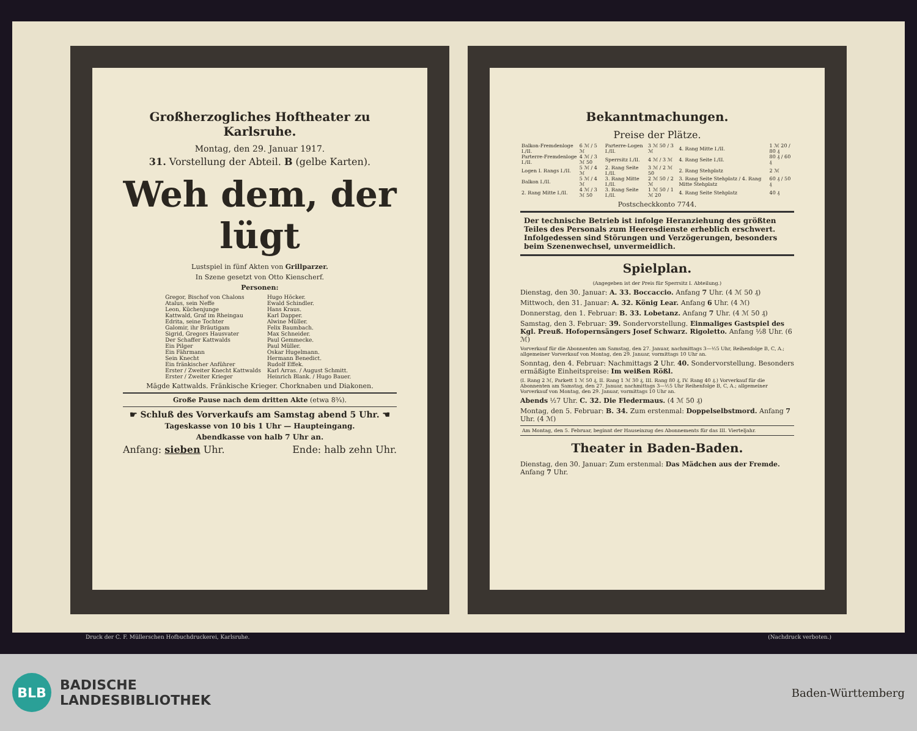Großherzogliches Hoftheater zu Karlsruhe.
Montag, den 29. Januar 1917.
31. Vorstellung der Abteil. B (gelbe Karten).
Weh dem, der lügt
Lustspiel in fünf Akten von Grillparzer.
In Szene gesetzt von Otto Kienscherf.
Personen:
| Gregor, Bischof von Chalons | Hugo Höcker. |
| Atalus, sein Neffe | Ewald Schindler. |
| Leon, Küchenjunge | Hans Kraus. |
| Kattwald, Graf im Rheingau | Karl Dapper. |
| Edrita, seine Tochter | Alwine Müller. |
| Galomir, ihr Bräutigam | Felix Baumbach. |
| Sigrid, Gregors Hausvater | Max Schneider. |
| Der Schaffer Kattwalds | Paul Gemmecke. |
| Ein Pilger | Paul Müller. |
| Ein Fährmann | Oskar Hugelmann. |
| Sein Knecht | Hermann Benedict. |
| Ein fränkischer Anführer | Rudolf Effek. |
| Erster / Zweiter Knecht Kattwalds | Karl Arras. / August Schmitt. |
| Erster / Zweiter Krieger | Heinrich Blank. / Hugo Bauer. |
Mägde Kattwalds. Fränkische Krieger. Chorknaben und Diakonen.
Große Pause nach dem dritten Akte (etwa 8¾).
☛ Schluß des Vorverkaufs am Samstag abend 5 Uhr. ☚
Tageskasse von 10 bis 1 Uhr — Haupteingang.
Abendkasse von halb 7 Uhr an.
Anfang: sieben Uhr. Ende: halb zehn Uhr.
Bekanntmachungen.
Preise der Plätze.
| Balkon-Fremdenloge I./II. | 6 ℳ / 5 ℳ | Parterre-Logen I./II. | 3 ℳ 50 / 3 ℳ | 4. Rang Mitte I./II. | 1 ℳ 20 / 80 ₰ |
| Parterre-Fremdenloge I./II. | 4 ℳ / 3 ℳ 50 | Sperrsitz I./II. | 4 ℳ / 3 ℳ | 4. Rang Seite I./II. | 80 ₰ / 60 ₰ |
| Logen I. Rangs I./II. | 5 ℳ / 4 ℳ | 2. Rang Seite I./II. | 3 ℳ / 2 ℳ 50 | 2. Rang Stehplatz | 2 ℳ |
| Balkon I./II. | 5 ℳ / 4 ℳ | 3. Rang Mitte I./II. | 2 ℳ 50 / 2 ℳ | 3. Rang Seite Stehplatz / 4. Rang Mitte Stehplatz | 60 ₰ / 50 ₰ |
| 2. Rang Mitte I./II. | 4 ℳ / 3 ℳ 50 | 3. Rang Seite I./II. | 1 ℳ 50 / 1 ℳ 20 | 4. Rang Seite Stehplatz | 40 ₰ |
Postscheckkonto 7744.
Der technische Betrieb ist infolge Heranziehung des größten Teiles des Personals zum Heeresdienste erheblich erschwert. Infolgedessen sind Störungen und Verzögerungen, besonders beim Szenenwechsel, unvermeidlich.
Spielplan.
(Angegeben ist der Preis für Sperrsitz I. Abteilung.)
Dienstag, den 30. Januar: A. 33. Boccaccio. Anfang 7 Uhr. (4 ℳ 50 ₰)
Mittwoch, den 31. Januar: A. 32. König Lear. Anfang 6 Uhr. (4 ℳ)
Donnerstag, den 1. Februar: B. 33. Lobetanz. Anfang 7 Uhr. (4 ℳ 50 ₰)
Samstag, den 3. Februar: 39. Sondervorstellung. Einmaliges Gastspiel des Kgl. Preuß. Hofopernsängers Josef Schwarz. Rigoletto. Anfang ½8 Uhr. (6 ℳ)
Vorverkauf für die Abonnenten am Samstag, den 27. Januar, nachmittags 3—½5 Uhr, Reihenfolge B, C, A.; allgemeiner Vorverkauf von Montag, den 29. Januar, vormittags 10 Uhr an.
Sonntag, den 4. Februar: Nachmittags 2 Uhr. 40. Sondervorstellung. Besonders ermäßigte Einheitspreise: Im weißen Rößl.
(I. Rang 2 ℳ, Parkett 1 ℳ 50 ₰, II. Rang 1 ℳ 30 ₰, III. Rang 80 ₰, IV. Rang 40 ₰.) Vorverkauf für die Abonnenten am Samstag, den 27. Januar, nachmittags 3—½5 Uhr Reihenfolge B, C, A.; allgemeiner Vorverkauf von Montag, den 29. Januar, vormittags 10 Uhr an.
Abends ½7 Uhr. C. 32. Die Fledermaus. (4 ℳ 50 ₰)
Montag, den 5. Februar: B. 34. Zum erstenmal: Doppelselbstmord. Anfang 7 Uhr. (4 ℳ)
Am Montag, den 5. Februar, beginnt der Hauseinzug des Abonnements für das III. Vierteljahr.
Theater in Baden-Baden.
Dienstag, den 30. Januar: Zum erstenmal: Das Mädchen aus der Fremde. Anfang 7 Uhr.
Druck der C. F. Müllerschen Hofbuchdruckerei, Karlsruhe. (Nachdruck verboten.)
BLB
BADISCHE
LANDESBIBLIOTHEK
Baden-Württemberg